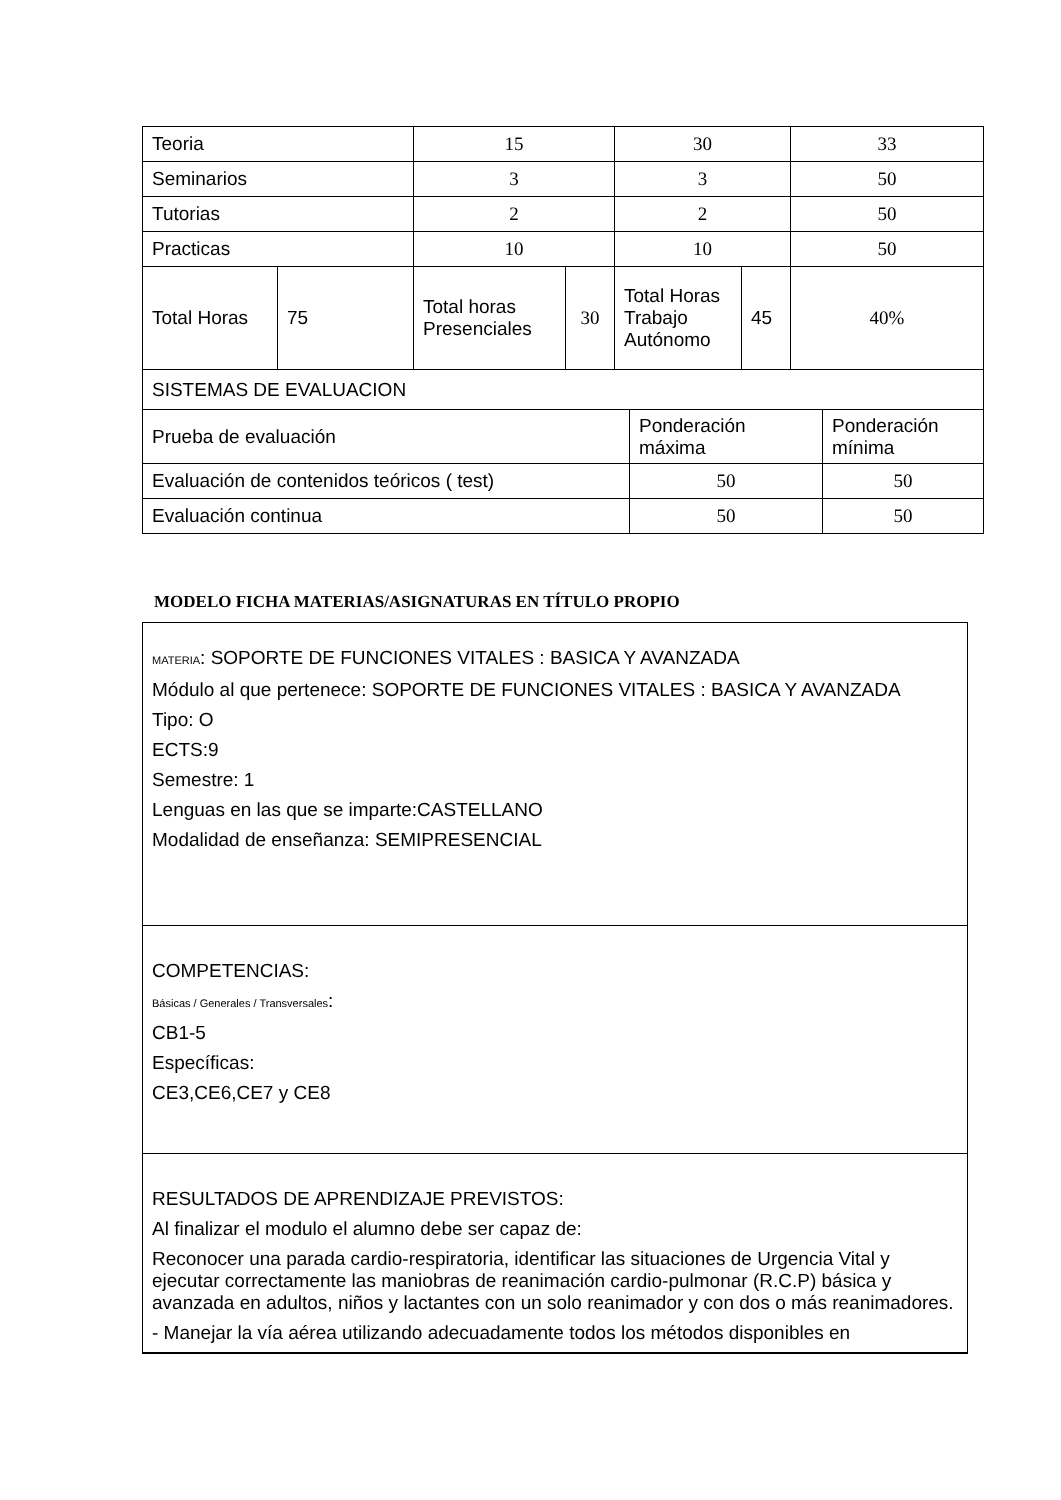| Teoria | | 15 | | 30 | | 33 |
| Seminarios | | 3 | | 3 | | 50 |
| Tutorias | | 2 | | 2 | | 50 |
| Practicas | | 10 | | 10 | | 50 |
| Total Horas | 75 | Total horas Presenciales | 30 | Total Horas Trabajo Autónomo | 45 | 40% |
| SISTEMAS DE EVALUACION | | |
| Prueba de evaluación | Ponderación máxima | Ponderación mínima |
| Evaluación de contenidos teóricos ( test) | 50 | 50 |
| Evaluación continua | 50 | 50 |
MODELO FICHA MATERIAS/ASIGNATURAS EN TÍTULO PROPIO
MATERIA: SOPORTE DE FUNCIONES VITALES : BASICA Y AVANZADA
Módulo al que pertenece: SOPORTE DE FUNCIONES VITALES : BASICA Y AVANZADA
Tipo: O
ECTS:9
Semestre: 1
Lenguas en las que se imparte:CASTELLANO
Modalidad de enseñanza: SEMIPRESENCIAL
COMPETENCIAS:
Básicas / Generales / Transversales:
CB1-5
Específicas:
CE3,CE6,CE7 y CE8
RESULTADOS DE APRENDIZAJE PREVISTOS:
Al finalizar el modulo el alumno debe ser capaz de:
Reconocer una parada cardio-respiratoria, identificar las situaciones de Urgencia Vital y ejecutar correctamente las maniobras de reanimación cardio-pulmonar (R.C.P) básica y avanzada en adultos, niños y lactantes con un solo reanimador y con dos o más reanimadores.
- Manejar la vía aérea utilizando adecuadamente todos los métodos disponibles en